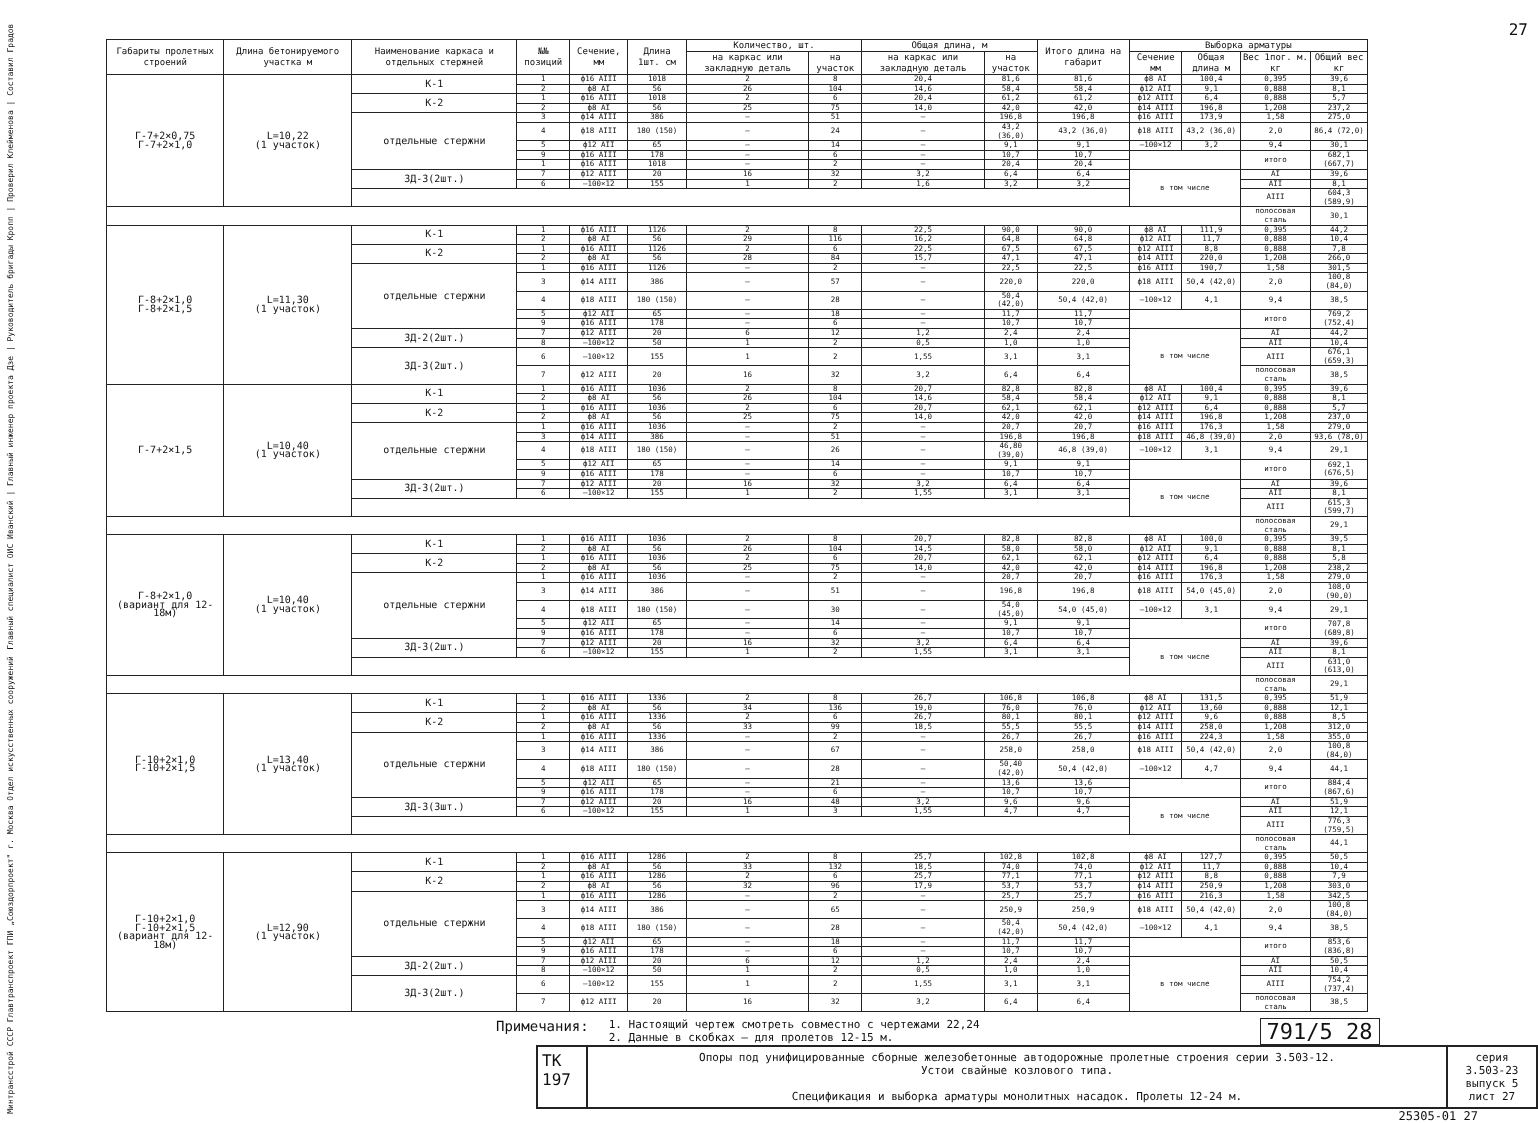Минтрансстрой СССР Главтранспроект ГПИ „Союздорпроект" г. Москва Отдел искусственных сооружений
Главный специалист ОИС Иванский | Главный инженер проекта Дзе | Руководитель бригады Кропп | Проверил Клейменова | Составил Градов
27
| Габариты пролетных строений | Длина бетонируемого участка м | Наименование каркаса и отдельных стержней | №№ позиций | Сечение, мм | Длина 1шт. см | Количество, шт. | | Общая длина, м | | Итого длина на габарит | Выборка арматуры | | | |
| --- | --- | --- | --- | --- | --- | --- | --- | --- | --- | --- | --- | --- | --- | --- |
| | | | | | | | | | | | Сечение мм | Общая длина м | Вес 1пог. м. кг | Общий вес кг |
| | | | | | | на каркас или закладную деталь | на участок | на каркас или закладную деталь | на участок | | | | | |
| Г-7+2×0,75 Г-7+2×1,0 | L=10,22 (1 участок) | К-1 | 1 | ф16 AIII | 1018 | 2 | 8 | 20,4 | 81,6 | 81,6 | ф8 AI | 100,4 | 0,395 | 39,6 |
| | | | 2 | ф8 AI | 56 | 26 | 104 | 14,6 | 58,4 | 58,4 | ф12 AII | 9,1 | 0,888 | 8,1 |
| | | К-2 | 1 | ф16 AIII | 1018 | 2 | 6 | 20,4 | 61,2 | 61,2 | ф12 AIII | 6,4 | 0,888 | 5,7 |
| | | | 2 | ф8 AI | 56 | 25 | 75 | 14,0 | 42,0 | 42,0 | ф14 AIII | 196,8 | 1,208 | 237,2 |
| | | отдельные стержни | 3 | ф14 AIII | 386 | — | 51 | — | 196,8 | 196,8 | ф16 AIII | 173,9 | 1,58 | 275,0 |
| | | | 4 | ф18 AIII | 180 (150) | — | 24 | — | 43,2 (36,0) | 43,2 (36,0) | ф18 AIII | 43,2 (36,0) | 2,0 | 86,4 (72,0) |
| | | | 5 | ф12 AII | 65 | — | 14 | — | 9,1 | 9,1 | —100×12 | 3,2 | 9,4 | 30,1 |
| | | | 9 | ф16 AIII | 178 | — | 6 | — | 10,7 | 10,7 | | | итого | 682,1 (667,7) |
| | | | 1 | ф16 AIII | 1018 | — | 2 | — | 20,4 | 20,4 | | | | |
| | | ЗД-3(2шт.) | 7 | ф12 AIII | 20 | 16 | 32 | 3,2 | 6,4 | 6,4 | в том числе | | AI | 39,6 |
| | | | 6 | —100×12 | 155 | 1 | 2 | 1,6 | 3,2 | 3,2 | | | AII | 8,1 |
| | | | | | | | | | | | | | AIII | 604,3 (589,9) |
| | | | | | | | | | | | | | полосовая сталь | 30,1 |
| Г-8+2×1,0 Г-8+2×1,5 | L=11,30 (1 участок) | К-1 | 1 | ф16 AIII | 1126 | 2 | 8 | 22,5 | 90,0 | 90,0 | ф8 AI | 111,9 | 0,395 | 44,2 |
| | | | 2 | ф8 AI | 56 | 29 | 116 | 16,2 | 64,8 | 64,8 | ф12 AII | 11,7 | 0,888 | 10,4 |
| | | К-2 | 1 | ф16 AIII | 1126 | 2 | 6 | 22,5 | 67,5 | 67,5 | ф12 AIII | 8,8 | 0,888 | 7,8 |
| | | | 2 | ф8 AI | 56 | 28 | 84 | 15,7 | 47,1 | 47,1 | ф14 AIII | 220,0 | 1,208 | 266,0 |
| | | отдельные стержни | 1 | ф16 AIII | 1126 | — | 2 | — | 22,5 | 22,5 | ф16 AIII | 190,7 | 1,58 | 301,5 |
| | | | 3 | ф14 AIII | 386 | — | 57 | — | 220,0 | 220,0 | ф18 AIII | 50,4 (42,0) | 2,0 | 100,8 (84,0) |
| | | | 4 | ф18 AIII | 180 (150) | — | 28 | — | 50,4 (42,0) | 50,4 (42,0) | —100×12 | 4,1 | 9,4 | 38,5 |
| | | | 5 | ф12 AII | 65 | — | 18 | — | 11,7 | 11,7 | | | итого | 769,2 (752,4) |
| | | | 9 | ф16 AIII | 178 | — | 6 | — | 10,7 | 10,7 | | | | |
| | | ЗД-2(2шт.) | 7 | ф12 AIII | 20 | 6 | 12 | 1,2 | 2,4 | 2,4 | в том числе | | AI | 44,2 |
| | | | 8 | —100×12 | 50 | 1 | 2 | 0,5 | 1,0 | 1,0 | | | AII | 10,4 |
| | | ЗД-3(2шт.) | 6 | —100×12 | 155 | 1 | 2 | 1,55 | 3,1 | 3,1 | | | AIII | 676,1 (659,3) |
| | | | 7 | ф12 AIII | 20 | 16 | 32 | 3,2 | 6,4 | 6,4 | | | полосовая сталь | 38,5 |
| Г-7+2×1,5 | L=10,40 (1 участок) | К-1 | 1 | ф16 AIII | 1036 | 2 | 8 | 20,7 | 82,8 | 82,8 | ф8 AI | 100,4 | 0,395 | 39,6 |
| | | | 2 | ф8 AI | 56 | 26 | 104 | 14,6 | 58,4 | 58,4 | ф12 AII | 9,1 | 0,888 | 8,1 |
| | | К-2 | 1 | ф16 AIII | 1036 | 2 | 6 | 20,7 | 62,1 | 62,1 | ф12 AIII | 6,4 | 0,888 | 5,7 |
| | | | 2 | ф8 AI | 56 | 25 | 75 | 14,0 | 42,0 | 42,0 | ф14 AIII | 196,8 | 1,208 | 237,0 |
| | | отдельные стержни | 1 | ф16 AIII | 1036 | — | 2 | — | 20,7 | 20,7 | ф16 AIII | 176,3 | 1,58 | 279,0 |
| | | | 3 | ф14 AIII | 386 | — | 51 | — | 196,8 | 196,8 | ф18 AIII | 46,8 (39,0) | 2,0 | 93,6 (78,0) |
| | | | 4 | ф18 AIII | 180 (150) | — | 26 | — | 46,80 (39,0) | 46,8 (39,0) | —100×12 | 3,1 | 9,4 | 29,1 |
| | | | 5 | ф12 AII | 65 | — | 14 | — | 9,1 | 9,1 | | | итого | 692,1 (676,5) |
| | | | 9 | ф16 AIII | 178 | — | 6 | — | 10,7 | 10,7 | | | | |
| | | ЗД-3(2шт.) | 7 | ф12 AIII | 20 | 16 | 32 | 3,2 | 6,4 | 6,4 | в том числе | | AI | 39,6 |
| | | | 6 | —100×12 | 155 | 1 | 2 | 1,55 | 3,1 | 3,1 | | | AII | 8,1 |
| | | | | | | | | | | | | | AIII | 615,3 (599,7) |
| | | | | | | | | | | | | | полосовая сталь | 29,1 |
| Г-8+2×1,0 (вариант для 12-18м) | L=10,40 (1 участок) | К-1 | 1 | ф16 AIII | 1036 | 2 | 8 | 20,7 | 82,8 | 82,8 | ф8 AI | 100,0 | 0,395 | 39,5 |
| | | | 2 | ф8 AI | 56 | 26 | 104 | 14,5 | 58,0 | 58,0 | ф12 AII | 9,1 | 0,888 | 8,1 |
| | | К-2 | 1 | ф16 AIII | 1036 | 2 | 6 | 20,7 | 62,1 | 62,1 | ф12 AIII | 6,4 | 0,888 | 5,8 |
| | | | 2 | ф8 AI | 56 | 25 | 75 | 14,0 | 42,0 | 42,0 | ф14 AIII | 196,8 | 1,208 | 238,2 |
| | | отдельные стержни | 1 | ф16 AIII | 1036 | — | 2 | — | 20,7 | 20,7 | ф16 AIII | 176,3 | 1,58 | 279,0 |
| | | | 3 | ф14 AIII | 386 | — | 51 | — | 196,8 | 196,8 | ф18 AIII | 54,0 (45,0) | 2,0 | 108,0 (90,0) |
| | | | 4 | ф18 AIII | 180 (150) | — | 30 | — | 54,0 (45,0) | 54,0 (45,0) | —100×12 | 3,1 | 9,4 | 29,1 |
| | | | 5 | ф12 AII | 65 | — | 14 | — | 9,1 | 9,1 | | | итого | 707,8 (689,8) |
| | | | 9 | ф16 AIII | 178 | — | 6 | — | 10,7 | 10,7 | | | | |
| | | ЗД-3(2шт.) | 7 | ф12 AIII | 20 | 16 | 32 | 3,2 | 6,4 | 6,4 | в том числе | | AI | 39,6 |
| | | | 6 | —100×12 | 155 | 1 | 2 | 1,55 | 3,1 | 3,1 | | | AII | 8,1 |
| | | | | | | | | | | | | | AIII | 631,0 (613,0) |
| | | | | | | | | | | | | | полосовая сталь | 29,1 |
| Г-10+2×1,0 Г-10+2×1,5 | L=13,40 (1 участок) | К-1 | 1 | ф16 AIII | 1336 | 2 | 8 | 26,7 | 106,8 | 106,8 | ф8 AI | 131,5 | 0,395 | 51,9 |
| | | | 2 | ф8 AI | 56 | 34 | 136 | 19,0 | 76,0 | 76,0 | ф12 AII | 13,60 | 0,888 | 12,1 |
| | | К-2 | 1 | ф16 AIII | 1336 | 2 | 6 | 26,7 | 80,1 | 80,1 | ф12 AIII | 9,6 | 0,888 | 8,5 |
| | | | 2 | ф8 AI | 56 | 33 | 99 | 18,5 | 55,5 | 55,5 | ф14 AIII | 258,0 | 1,208 | 312,0 |
| | | отдельные стержни | 1 | ф16 AIII | 1336 | — | 2 | — | 26,7 | 26,7 | ф16 AIII | 224,3 | 1,58 | 355,0 |
| | | | 3 | ф14 AIII | 386 | — | 67 | — | 258,0 | 258,0 | ф18 AIII | 50,4 (42,0) | 2,0 | 100,8 (84,0) |
| | | | 4 | ф18 AIII | 180 (150) | — | 28 | — | 50,40 (42,0) | 50,4 (42,0) | —100×12 | 4,7 | 9,4 | 44,1 |
| | | | 5 | ф12 AII | 65 | — | 21 | — | 13,6 | 13,6 | | | итого | 884,4 (867,6) |
| | | | 9 | ф16 AIII | 178 | — | 6 | — | 10,7 | 10,7 | | | | |
| | | ЗД-3(3шт.) | 7 | ф12 AIII | 20 | 16 | 48 | 3,2 | 9,6 | 9,6 | в том числе | | AI | 51,9 |
| | | | 6 | —100×12 | 155 | 1 | 3 | 1,55 | 4,7 | 4,7 | | | AII | 12,1 |
| | | | | | | | | | | | | | AIII | 776,3 (759,5) |
| | | | | | | | | | | | | | полосовая сталь | 44,1 |
| Г-10+2×1,0 Г-10+2×1,5 (вариант для 12-18м) | L=12,90 (1 участок) | К-1 | 1 | ф16 AIII | 1286 | 2 | 8 | 25,7 | 102,8 | 102,8 | ф8 AI | 127,7 | 0,395 | 50,5 |
| | | | 2 | ф8 AI | 56 | 33 | 132 | 18,5 | 74,0 | 74,0 | ф12 AII | 11,7 | 0,888 | 10,4 |
| | | К-2 | 1 | ф16 AIII | 1286 | 2 | 6 | 25,7 | 77,1 | 77,1 | ф12 AIII | 8,8 | 0,888 | 7,9 |
| | | | 2 | ф8 AI | 56 | 32 | 96 | 17,9 | 53,7 | 53,7 | ф14 AIII | 250,9 | 1,208 | 303,0 |
| | | отдельные стержни | 1 | ф16 AIII | 1286 | — | 2 | — | 25,7 | 25,7 | ф16 AIII | 216,3 | 1,58 | 342,5 |
| | | | 3 | ф14 AIII | 386 | — | 65 | — | 250,9 | 250,9 | ф18 AIII | 50,4 (42,0) | 2,0 | 100,8 (84,0) |
| | | | 4 | ф18 AIII | 180 (150) | — | 28 | — | 50,4 (42,0) | 50,4 (42,0) | —100×12 | 4,1 | 9,4 | 38,5 |
| | | | 5 | ф12 AII | 65 | — | 18 | — | 11,7 | 11,7 | | | итого | 853,6 (836,8) |
| | | | 9 | ф16 AIII | 178 | — | 6 | — | 10,7 | 10,7 | | | | |
| | | ЗД-2(2шт.) | 7 | ф12 AIII | 20 | 6 | 12 | 1,2 | 2,4 | 2,4 | в том числе | | AI | 50,5 |
| | | | 8 | —100×12 | 50 | 1 | 2 | 0,5 | 1,0 | 1,0 | | | AII | 10,4 |
| | | ЗД-3(2шт.) | 6 | —100×12 | 155 | 1 | 2 | 1,55 | 3,1 | 3,1 | | | AIII | 754,2 (737,4) |
| | | | 7 | ф12 AIII | 20 | 16 | 32 | 3,2 | 6,4 | 6,4 | | | полосовая сталь | 38,5 |
Примечания:
1. Настоящий чертеж смотреть совместно с чертежами 22,24
2. Данные в скобках – для пролетов 12-15 м.
791/5 28
ТК
197
Опоры под унифицированные сборные железобетонные автодорожные пролетные строения серии 3.503-12.
Устои свайные козлового типа.
Спецификация и выборка арматуры монолитных насадок. Пролеты 12-24 м.
серия
3.503-23
выпуск 5 лист 27
25305-01 27